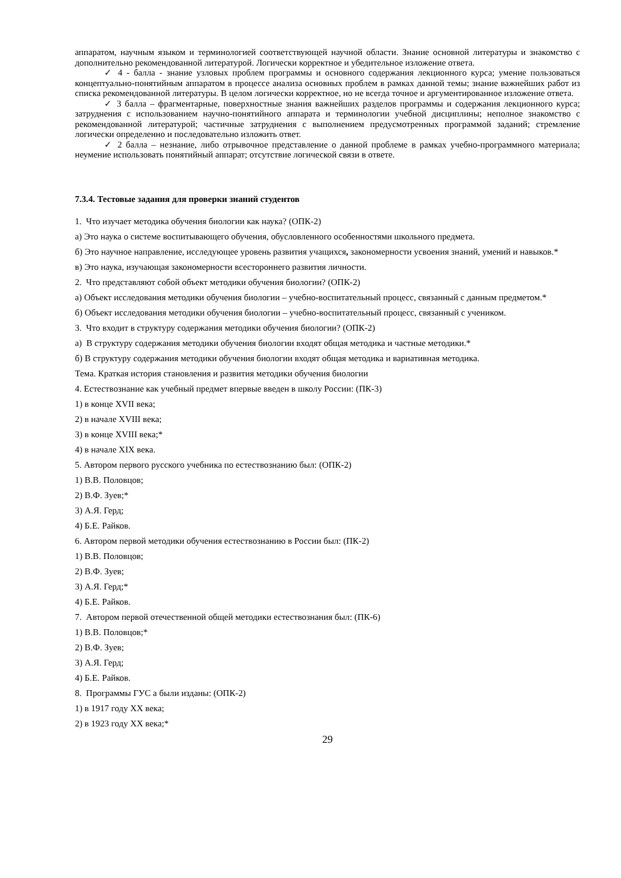аппаратом, научным языком и терминологией соответствующей научной области. Знание основной литературы и знакомство с дополнительно рекомендованной литературой. Логически корректное и убедительное изложение ответа.
✓ 4 - балла - знание узловых проблем программы и основного содержания лекционного курса; умение пользоваться концептуально-понятийным аппаратом в процессе анализа основных проблем в рамках данной темы; знание важнейших работ из списка рекомендованной литературы. В целом логически корректное, но не всегда точное и аргументированное изложение ответа.
✓ 3 балла – фрагментарные, поверхностные знания важнейших разделов программы и содержания лекционного курса; затруднения с использованием научно-понятийного аппарата и терминологии учебной дисциплины; неполное знакомство с рекомендованной литературой; частичные затруднения с выполнением предусмотренных программой заданий; стремление логически определенно и последовательно изложить ответ.
✓ 2 балла – незнание, либо отрывочное представление о данной проблеме в рамках учебно-программного материала; неумение использовать понятийный аппарат; отсутствие логической связи в ответе.
7.3.4. Тестовые задания для проверки знаний студентов
1. Что изучает методика обучения биологии как наука? (ОПК-2)
а) Это наука о системе воспитывающего обучения, обусловленного особенностями школьного предмета.
б) Это научное направление, исследующее уровень развития учащихся, закономерности усвоения знаний, умений и навыков.*
в) Это наука, изучающая закономерности всестороннего развития личности.
2. Что представляют собой объект методики обучения биологии? (ОПК-2)
а) Объект исследования методики обучения биологии – учебно-воспитательный процесс, связанный с данным предметом.*
б) Объект исследования методики обучения биологии – учебно-воспитательный процесс, связанный с учеником.
3. Что входит в структуру содержания методики обучения биологии? (ОПК-2)
а) В структуру содержания методики обучения биологии входят общая методика и частные методики.*
б) В структуру содержания методики обучения биологии входят общая методика и вариативная методика.
Тема. Краткая история становления и развития методики обучения биологии
4. Естествознание как учебный предмет впервые введен в школу России: (ПК-3)
1) в конце XVII века;
2) в начале XVIII века;
3) в конце XVIII века;*
4) в начале XIX века.
5. Автором первого русского учебника по естествознанию был: (ОПК-2)
1) В.В. Половцов;
2) В.Ф. Зуев;*
3) А.Я. Герд;
4) Б.Е. Райков.
6. Автором первой методики обучения естествознанию в России был: (ПК-2)
1) В.В. Половцов;
2) В.Ф. Зуев;
3) А.Я. Герд;*
4) Б.Е. Райков.
7. Автором первой отечественной общей методики естествознания был: (ПК-6)
1) В.В. Половцов;*
2) В.Ф. Зуев;
3) А.Я. Герд;
4) Б.Е. Райков.
8. Программы ГУС а были изданы: (ОПК-2)
1) в 1917 году XX века;
2) в 1923 году XX века;*
29